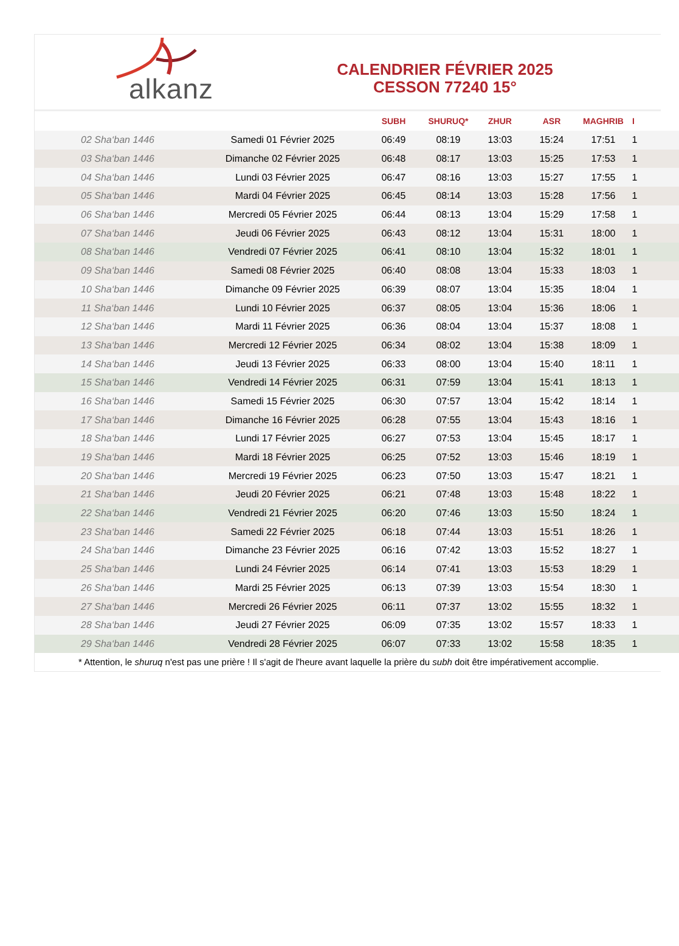alkanz
CALENDRIER FÉVRIER 2025
CESSON 77240 15°
| | | SUBH | SHURUQ* | ZHUR | ASR | MAGHRIB | I |
| --- | --- | --- | --- | --- | --- | --- | --- |
| 02 Sha‘ban 1446 | Samedi 01 Février 2025 | 06:49 | 08:19 | 13:03 | 15:24 | 17:51 | 1 |
| 03 Sha‘ban 1446 | Dimanche 02 Février 2025 | 06:48 | 08:17 | 13:03 | 15:25 | 17:53 | 1 |
| 04 Sha‘ban 1446 | Lundi 03 Février 2025 | 06:47 | 08:16 | 13:03 | 15:27 | 17:55 | 1 |
| 05 Sha‘ban 1446 | Mardi 04 Février 2025 | 06:45 | 08:14 | 13:03 | 15:28 | 17:56 | 1 |
| 06 Sha‘ban 1446 | Mercredi 05 Février 2025 | 06:44 | 08:13 | 13:04 | 15:29 | 17:58 | 1 |
| 07 Sha‘ban 1446 | Jeudi 06 Février 2025 | 06:43 | 08:12 | 13:04 | 15:31 | 18:00 | 1 |
| 08 Sha‘ban 1446 | Vendredi 07 Février 2025 | 06:41 | 08:10 | 13:04 | 15:32 | 18:01 | 1 |
| 09 Sha‘ban 1446 | Samedi 08 Février 2025 | 06:40 | 08:08 | 13:04 | 15:33 | 18:03 | 1 |
| 10 Sha‘ban 1446 | Dimanche 09 Février 2025 | 06:39 | 08:07 | 13:04 | 15:35 | 18:04 | 1 |
| 11 Sha‘ban 1446 | Lundi 10 Février 2025 | 06:37 | 08:05 | 13:04 | 15:36 | 18:06 | 1 |
| 12 Sha‘ban 1446 | Mardi 11 Février 2025 | 06:36 | 08:04 | 13:04 | 15:37 | 18:08 | 1 |
| 13 Sha‘ban 1446 | Mercredi 12 Février 2025 | 06:34 | 08:02 | 13:04 | 15:38 | 18:09 | 1 |
| 14 Sha‘ban 1446 | Jeudi 13 Février 2025 | 06:33 | 08:00 | 13:04 | 15:40 | 18:11 | 1 |
| 15 Sha‘ban 1446 | Vendredi 14 Février 2025 | 06:31 | 07:59 | 13:04 | 15:41 | 18:13 | 1 |
| 16 Sha‘ban 1446 | Samedi 15 Février 2025 | 06:30 | 07:57 | 13:04 | 15:42 | 18:14 | 1 |
| 17 Sha‘ban 1446 | Dimanche 16 Février 2025 | 06:28 | 07:55 | 13:04 | 15:43 | 18:16 | 1 |
| 18 Sha‘ban 1446 | Lundi 17 Février 2025 | 06:27 | 07:53 | 13:04 | 15:45 | 18:17 | 1 |
| 19 Sha‘ban 1446 | Mardi 18 Février 2025 | 06:25 | 07:52 | 13:03 | 15:46 | 18:19 | 1 |
| 20 Sha‘ban 1446 | Mercredi 19 Février 2025 | 06:23 | 07:50 | 13:03 | 15:47 | 18:21 | 1 |
| 21 Sha‘ban 1446 | Jeudi 20 Février 2025 | 06:21 | 07:48 | 13:03 | 15:48 | 18:22 | 1 |
| 22 Sha‘ban 1446 | Vendredi 21 Février 2025 | 06:20 | 07:46 | 13:03 | 15:50 | 18:24 | 1 |
| 23 Sha‘ban 1446 | Samedi 22 Février 2025 | 06:18 | 07:44 | 13:03 | 15:51 | 18:26 | 1 |
| 24 Sha‘ban 1446 | Dimanche 23 Février 2025 | 06:16 | 07:42 | 13:03 | 15:52 | 18:27 | 1 |
| 25 Sha‘ban 1446 | Lundi 24 Février 2025 | 06:14 | 07:41 | 13:03 | 15:53 | 18:29 | 1 |
| 26 Sha‘ban 1446 | Mardi 25 Février 2025 | 06:13 | 07:39 | 13:03 | 15:54 | 18:30 | 1 |
| 27 Sha‘ban 1446 | Mercredi 26 Février 2025 | 06:11 | 07:37 | 13:02 | 15:55 | 18:32 | 1 |
| 28 Sha‘ban 1446 | Jeudi 27 Février 2025 | 06:09 | 07:35 | 13:02 | 15:57 | 18:33 | 1 |
| 29 Sha‘ban 1446 | Vendredi 28 Février 2025 | 06:07 | 07:33 | 13:02 | 15:58 | 18:35 | 1 |
* Attention, le shuruq n'est pas une prière ! Il s'agit de l'heure avant laquelle la prière du subh doit être impérativement accomplie.